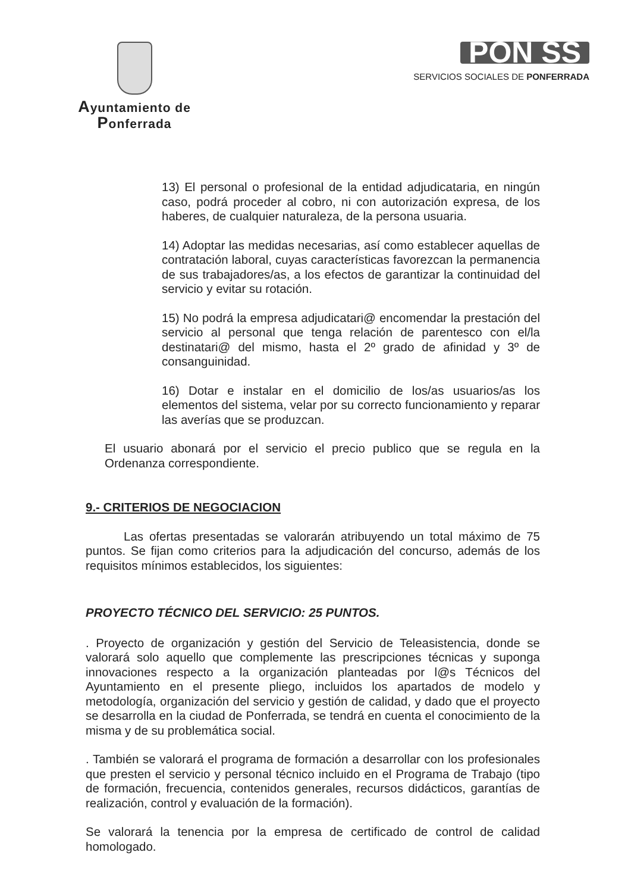Ayuntamiento de Ponferrada
PON SS
SERVICIOS SOCIALES DE PONFERRADA
13) El personal o profesional de la entidad adjudicataria, en ningún caso, podrá proceder al cobro, ni con autorización expresa, de los haberes, de cualquier naturaleza, de la persona usuaria.
14) Adoptar las medidas necesarias, así como establecer aquellas de contratación laboral, cuyas características favorezcan la permanencia de sus trabajadores/as, a los efectos de garantizar la continuidad del servicio y evitar su rotación.
15) No podrá la empresa adjudicatari@ encomendar la prestación del servicio al personal que tenga relación de parentesco con el/la destinatari@ del mismo, hasta el 2º grado de afinidad y 3º de consanguinidad.
16) Dotar e instalar en el domicilio de los/as usuarios/as los elementos del sistema, velar por su correcto funcionamiento y reparar las averías que se produzcan.
El usuario abonará por el servicio el precio publico que se regula en la Ordenanza correspondiente.
9.- CRITERIOS DE NEGOCIACION
Las ofertas presentadas se valorarán atribuyendo un total máximo de 75 puntos. Se fijan como criterios para la adjudicación del concurso, además de los requisitos mínimos establecidos, los siguientes:
PROYECTO TÉCNICO DEL SERVICIO: 25 PUNTOS.
. Proyecto de organización y gestión del Servicio de Teleasistencia, donde se valorará solo aquello que complemente las prescripciones técnicas y suponga innovaciones respecto a la organización planteadas por l@s Técnicos del Ayuntamiento en el presente pliego, incluidos los apartados de modelo y metodología, organización del servicio y gestión de calidad, y dado que el proyecto se desarrolla en la ciudad de Ponferrada, se tendrá en cuenta el conocimiento de la misma y de su problemática social.
. También se valorará el programa de formación a desarrollar con los profesionales que presten el servicio y personal técnico incluido en el Programa de Trabajo (tipo de formación, frecuencia, contenidos generales, recursos didácticos, garantías de realización, control y evaluación de la formación).
Se valorará la tenencia por la empresa de certificado de control de calidad homologado.